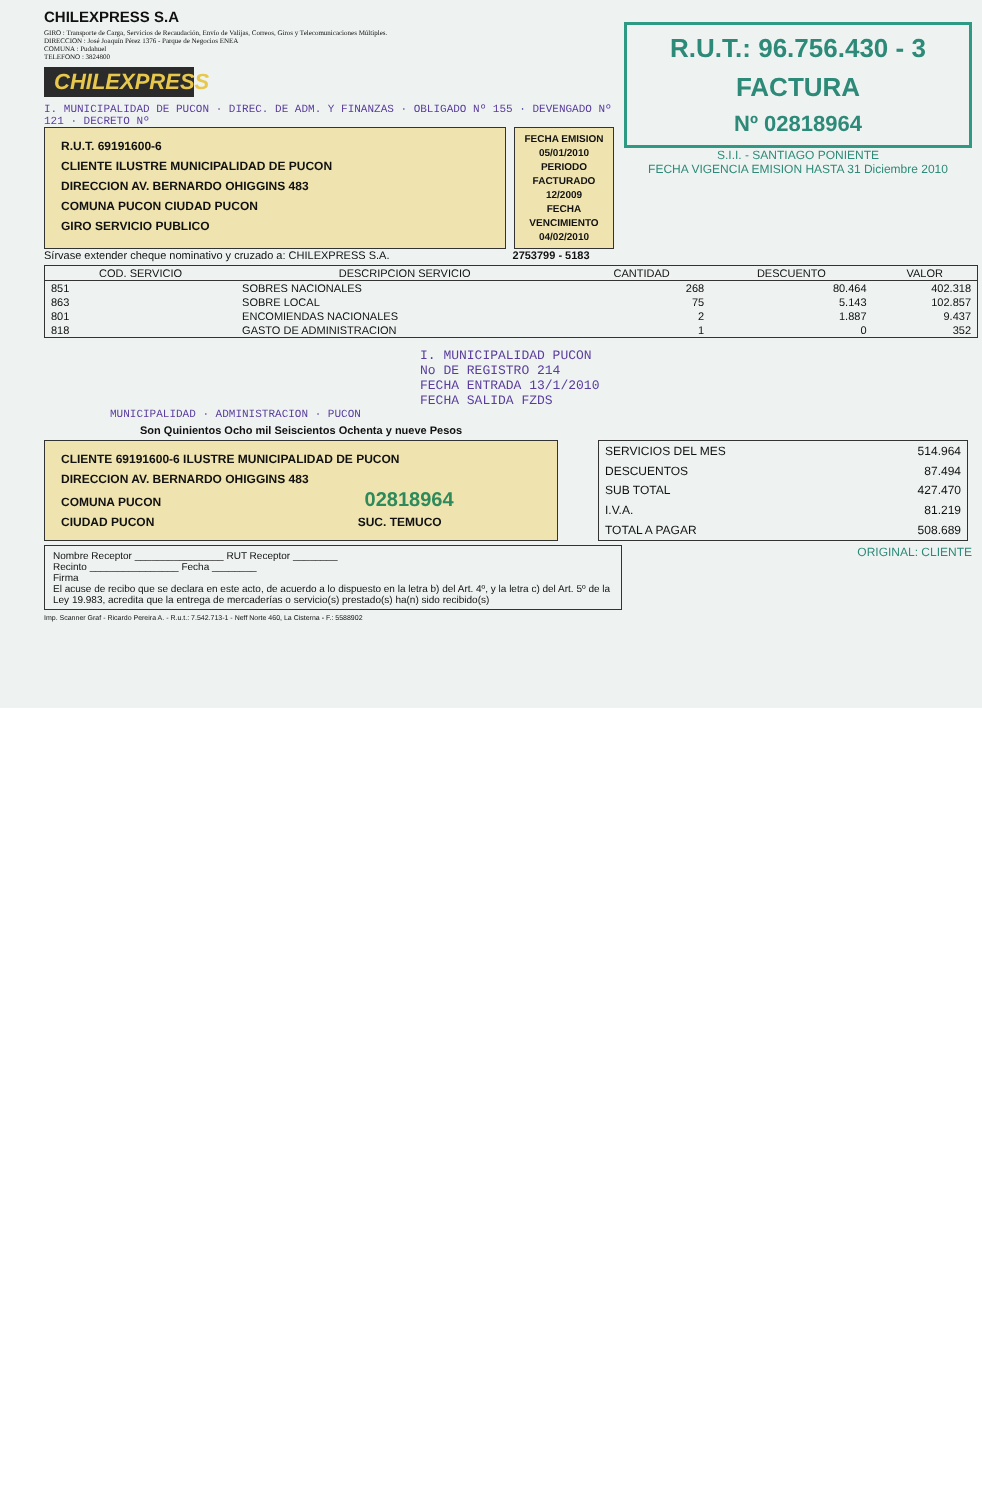CHILEXPRESS S.A
GIRO : Transporte de Carga, Servicios de Recaudación, Envío de Valijas, Correos, Giros y Telecomunicaciones Múltiples.
DIRECCION : José Joaquín Pérez 1376 - Parque de Negocios ENEA
COMUNA : Pudahuel
TELEFONO : 3824800
CHILEXPRESS
I. MUNICIPALIDAD DE PUCON · DIREC. DE ADM. Y FINANZAS · OBLIGADO Nº 155 · DEVENGADO Nº 121 · DECRETO Nº
R.U.T. 69191600-6
CLIENTE ILUSTRE MUNICIPALIDAD DE PUCON
DIRECCION AV. BERNARDO OHIGGINS 483
COMUNA PUCON CIUDAD PUCON
GIRO SERVICIO PUBLICO
FECHA EMISION
05/01/2010
PERIODO FACTURADO
12/2009
FECHA VENCIMIENTO
04/02/2010
Sírvase extender cheque nominativo y cruzado a: CHILEXPRESS S.A. 2753799 - 5183
R.U.T.: 96.756.430 - 3
FACTURA
Nº 02818964
S.I.I. - SANTIAGO PONIENTE
FECHA VIGENCIA EMISION HASTA 31 Diciembre 2010
| COD. SERVICIO | DESCRIPCION SERVICIO | CANTIDAD | DESCUENTO | VALOR |
| --- | --- | --- | --- | --- |
| 851 | SOBRES NACIONALES | 268 | 80.464 | 402.318 |
| 863 | SOBRE LOCAL | 75 | 5.143 | 102.857 |
| 801 | ENCOMIENDAS NACIONALES | 2 | 1.887 | 9.437 |
| 818 | GASTO DE ADMINISTRACION | 1 | 0 | 352 |
I. MUNICIPALIDAD PUCON
No DE REGISTRO 214
FECHA ENTRADA 13/1/2010
FECHA SALIDA FZDS
MUNICIPALIDAD · ADMINISTRACION · PUCON
Son Quinientos Ocho mil Seiscientos Ochenta y nueve Pesos
CLIENTE 69191600-6 ILUSTRE MUNICIPALIDAD DE PUCON
DIRECCION AV. BERNARDO OHIGGINS 483
COMUNA PUCON 02818964
CIUDAD PUCON SUC. TEMUCO
| SERVICIOS DEL MES | 514.964 |
| DESCUENTOS | 87.494 |
| SUB TOTAL | 427.470 |
| I.V.A. | 81.219 |
| TOTAL A PAGAR | 508.689 |
Nombre Receptor ________________ RUT Receptor ________
Recinto ________________ Fecha ________
Firma
El acuse de recibo que se declara en este acto, de acuerdo a lo dispuesto en la letra b) del Art. 4º, y la letra c) del Art. 5º de la Ley 19.983, acredita que la entrega de mercaderías o servicio(s) prestado(s) ha(n) sido recibido(s)
ORIGINAL: CLIENTE
Imp. Scanner Graf - Ricardo Pereira A. - R.u.t.: 7.542.713-1 - Neff Norte 460, La Cisterna - F.: 5588902